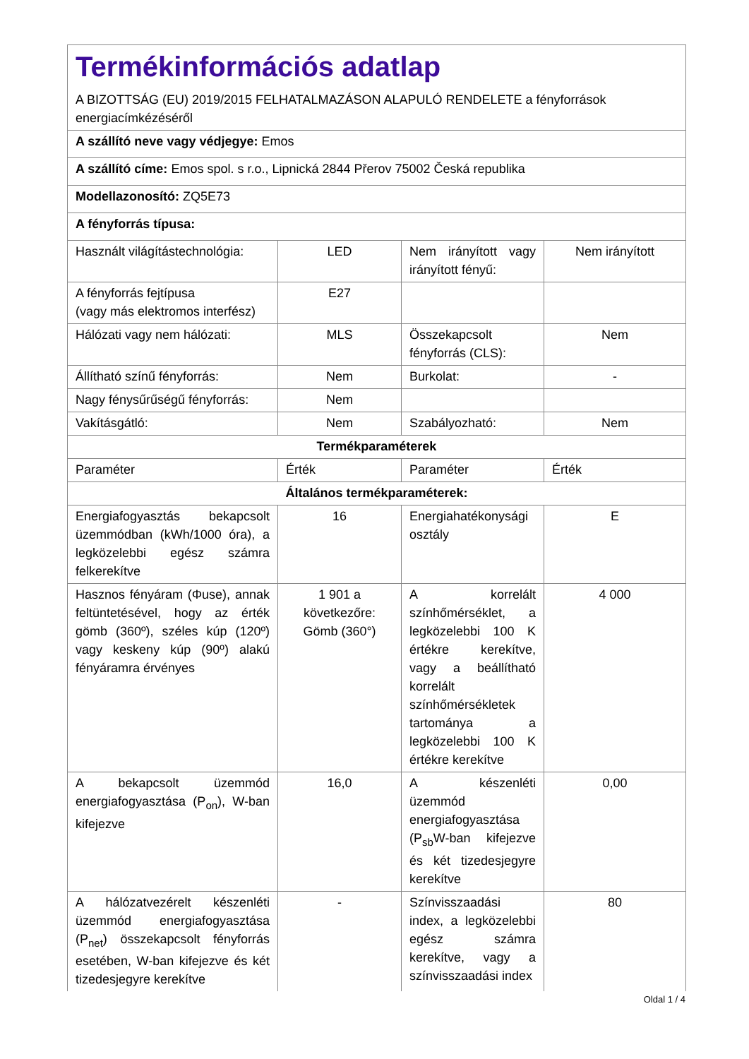| Termékinformációs adatlap A BIZOTTSÁG (EU) 2019/2015 FELHATALMAZÁSON ALAPULÓ RENDELETE a fényforrások energiacímkézéséről | | | |
| A szállító neve vagy védjegye: Emos | | | |
| A szállító címe: Emos spol. s r.o., Lipnická 2844 Přerov 75002 Česká republika | | | |
| Modellazonosító: ZQ5E73 | | | |
| A fényforrás típusa: | | | |
| Használt világítástechnológia: | LED | Nem irányított vagy irányított fényű: | Nem irányított |
| A fényforrás fejtípusa (vagy más elektromos interfész) | E27 | | |
| Hálózati vagy nem hálózati: | MLS | Összekapcsolt fényforrás (CLS): | Nem |
| Állítható színű fényforrás: | Nem | Burkolat: | - |
| Nagy fénysűrűségű fényforrás: | Nem | | |
| Vakításgátló: | Nem | Szabályozható: | Nem |
| Termékparaméterek | | | |
| Paraméter | Érték | Paraméter | Érték |
| Általános termékparaméterek: | | | |
| Energiafogyasztás bekapcsolt üzemmódban (kWh/1000 óra), a legközelebbi egész számra felkerekítve | 16 | Energiahatékonysági osztály | E |
| Hasznos fényáram (Φuse), annak feltüntetésével, hogy az érték gömb (360º), széles kúp (120º) vagy keskeny kúp (90º) alakú fényáramra érvényes | 1 901 a következőre: Gömb (360°) | A korrelált színhőmérséklet, a legközelebbi 100 K értékre kerekítve, vagy a beállítható korrelált színhőmérsékletek tartománya a legközelebbi 100 K értékre kerekítve | 4 000 |
| A bekapcsolt üzemmód energiafogyasztása (P<sub>on</sub>), W-ban kifejezve | 16,0 | A készenléti üzemmód energiafogyasztása (P<sub>sb</sub>W-ban kifejezve és két tizedesjegyre kerekítve | 0,00 |
| A hálózatvezérelt készenléti üzemmód energiafogyasztása (P<sub>net</sub>) összekapcsolt fényforrás esetében, W-ban kifejezve és két tizedesjegyre kerekítve | - | Színvisszaadási index, a legközelebbi egész számra kerekítve, vagy a színvisszaadási index | 80 |
Oldal 1 / 4